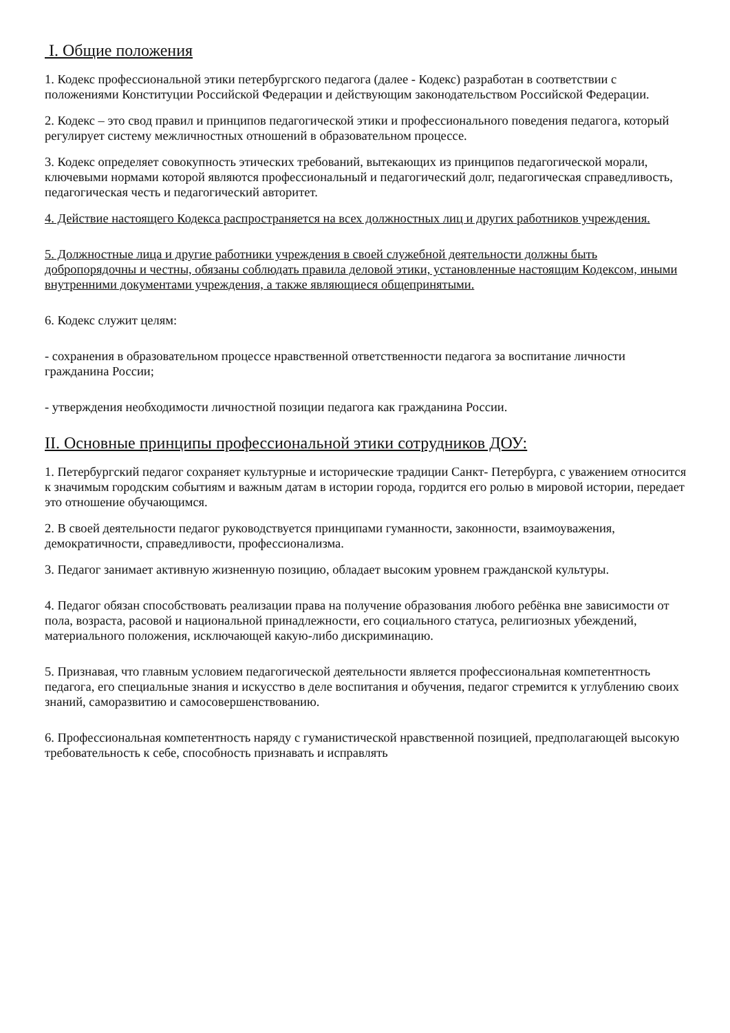I. Общие положения
1. Кодекс профессиональной этики петербургского педагога (далее - Кодекс) разработан в соответствии с положениями Конституции Российской Федерации и действующим законодательством Российской Федерации.
2. Кодекс – это свод правил и принципов педагогической этики и профессионального поведения педагога, который регулирует систему межличностных отношений в образовательном процессе.
3. Кодекс определяет совокупность этических требований, вытекающих из принципов педагогической морали, ключевыми нормами которой являются профессиональный и педагогический долг, педагогическая справедливость, педагогическая честь и педагогический авторитет.
4. Действие настоящего Кодекса распространяется на всех должностных лиц и других работников учреждения.
5. Должностные лица и другие работники учреждения в своей служебной деятельности должны быть добропорядочны и честны, обязаны соблюдать правила деловой этики, установленные настоящим Кодексом, иными внутренними документами учреждения, а также являющиеся общепринятыми.
6. Кодекс служит целям:
- сохранения в образовательном процессе нравственной ответственности педагога за воспитание личности гражданина России;
- утверждения необходимости личностной позиции педагога как гражданина России.
II. Основные принципы профессиональной этики сотрудников ДОУ:
1. Петербургский педагог сохраняет культурные и исторические традиции Санкт- Петербурга, с уважением относится к значимым городским событиям и важным датам в истории города, гордится его ролью в мировой истории, передает это отношение обучающимся.
2. В своей деятельности педагог руководствуется принципами гуманности, законности, взаимоуважения, демократичности, справедливости, профессионализма.
3. Педагог занимает активную жизненную позицию, обладает высоким уровнем гражданской культуры.
4. Педагог обязан способствовать реализации права на получение образования любого ребёнка вне зависимости от пола, возраста, расовой и национальной принадлежности, его социального статуса, религиозных убеждений, материального положения, исключающей какую-либо дискриминацию.
5. Признавая, что главным условием педагогической деятельности является профессиональная компетентность педагога, его специальные знания и искусство в деле воспитания и обучения, педагог стремится к углублению своих знаний, саморазвитию и самосовершенствованию.
6. Профессиональная компетентность наряду с гуманистической нравственной позицией, предполагающей высокую требовательность к себе, способность признавать и исправлять